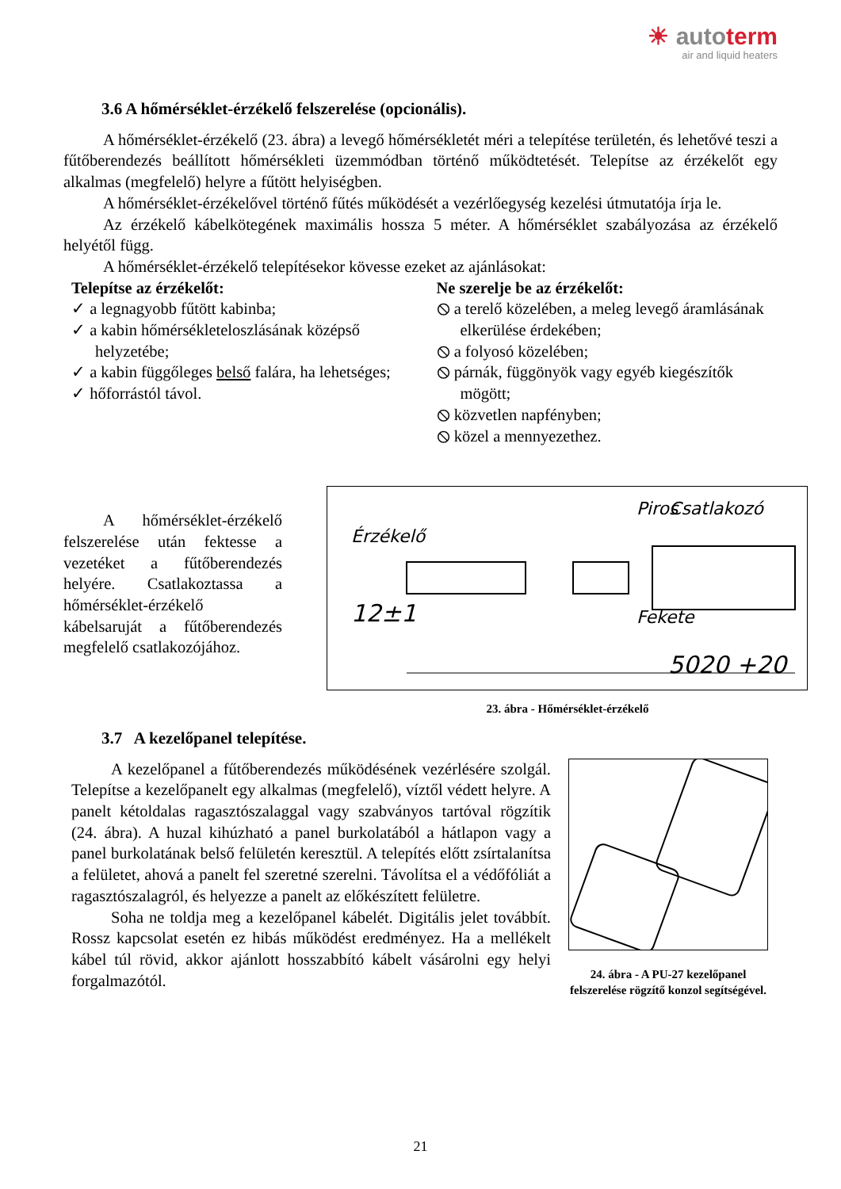☀ autoterm
air and liquid heaters
3.6 A hőmérséklet-érzékelő felszerelése (opcionális).
A hőmérséklet-érzékelő (23. ábra) a levegő hőmérsékletét méri a telepítése területén, és lehetővé teszi a fűtőberendezés beállított hőmérsékleti üzemmódban történő működtetését. Telepítse az érzékelőt egy alkalmas (megfelelő) helyre a fűtött helyiségben.
A hőmérséklet-érzékelővel történő fűtés működését a vezérlőegység kezelési útmutatója írja le.
Az érzékelő kábelkötegének maximális hossza 5 méter. A hőmérséklet szabályozása az érzékelő helyétől függ.
A hőmérséklet-érzékelő telepítésekor kövesse ezeket az ajánlásokat:
Telepítse az érzékelőt:
✓ a legnagyobb fűtött kabinba;
✓ a kabin hőmérsékleteloszlásának középső helyzetébe;
✓ a kabin függőleges belső falára, ha lehetséges;
✓ hőforrástól távol.
Ne szerelje be az érzékelőt:
⦸ a terelő közelében, a meleg levegő áramlásának elkerülése érdekében;
⦸ a folyosó közelében;
⦸ párnák, függönyök vagy egyéb kiegészítők mögött;
⦸ közvetlen napfényben;
⦸ közel a mennyezethez.
A hőmérséklet-érzékelő felszerelése után fektesse a vezetéket a fűtőberendezés helyére. Csatlakoztassa a hőmérséklet-érzékelő kábelsaruját a fűtőberendezés megfelelő csatlakozójához.
Piros
Csatlakozó
Érzékelő
12±1
Fekete
5020 +20
23. ábra - Hőmérséklet-érzékelő
3.7 A kezelőpanel telepítése.
A kezelőpanel a fűtőberendezés működésének vezérlésére szolgál. Telepítse a kezelőpanelt egy alkalmas (megfelelő), víztől védett helyre. A panelt kétoldalas ragasztószalaggal vagy szabványos tartóval rögzítik (24. ábra). A huzal kihúzható a panel burkolatából a hátlapon vagy a panel burkolatának belső felületén keresztül. A telepítés előtt zsírtalanítsa a felületet, ahová a panelt fel szeretné szerelni. Távolítsa el a védőfóliát a ragasztószalagról, és helyezze a panelt az előkészített felületre.
Soha ne toldja meg a kezelőpanel kábelét. Digitális jelet továbbít. Rossz kapcsolat esetén ez hibás működést eredményez. Ha a mellékelt kábel túl rövid, akkor ajánlott hosszabbító kábelt vásárolni egy helyi forgalmazótól.
24. ábra - A PU-27 kezelőpanel felszerelése rögzítő konzol segítségével.
21